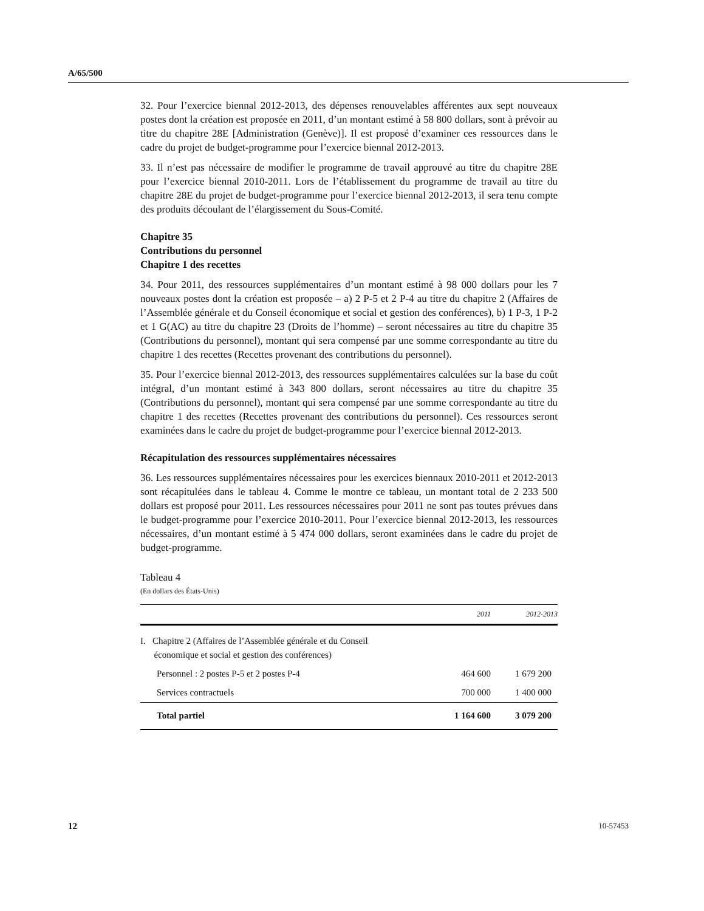A/65/500
32. Pour l’exercice biennal 2012-2013, des dépenses renouvelables afférentes aux sept nouveaux postes dont la création est proposée en 2011, d’un montant estimé à 58 800 dollars, sont à prévoir au titre du chapitre 28E [Administration (Genève)]. Il est proposé d’examiner ces ressources dans le cadre du projet de budget-programme pour l’exercice biennal 2012-2013.
33. Il n’est pas nécessaire de modifier le programme de travail approuvé au titre du chapitre 28E pour l’exercice biennal 2010-2011. Lors de l’établissement du programme de travail au titre du chapitre 28E du projet de budget-programme pour l’exercice biennal 2012-2013, il sera tenu compte des produits découlant de l’élargissement du Sous-Comité.
Chapitre 35
Contributions du personnel
Chapitre 1 des recettes
34. Pour 2011, des ressources supplémentaires d’un montant estimé à 98 000 dollars pour les 7 nouveaux postes dont la création est proposée – a) 2 P-5 et 2 P-4 au titre du chapitre 2 (Affaires de l’Assemblée générale et du Conseil économique et social et gestion des conférences), b) 1 P-3, 1 P-2 et 1 G(AC) au titre du chapitre 23 (Droits de l’homme) – seront nécessaires au titre du chapitre 35 (Contributions du personnel), montant qui sera compensé par une somme correspondante au titre du chapitre 1 des recettes (Recettes provenant des contributions du personnel).
35. Pour l’exercice biennal 2012-2013, des ressources supplémentaires calculées sur la base du coût intégral, d’un montant estimé à 343 800 dollars, seront nécessaires au titre du chapitre 35 (Contributions du personnel), montant qui sera compensé par une somme correspondante au titre du chapitre 1 des recettes (Recettes provenant des contributions du personnel). Ces ressources seront examinées dans le cadre du projet de budget-programme pour l’exercice biennal 2012-2013.
Récapitulation des ressources supplémentaires nécessaires
36. Les ressources supplémentaires nécessaires pour les exercices biennaux 2010-2011 et 2012-2013 sont récapitulées dans le tableau 4. Comme le montre ce tableau, un montant total de 2 233 500 dollars est proposé pour 2011. Les ressources nécessaires pour 2011 ne sont pas toutes prévues dans le budget-programme pour l’exercice 2010-2011. Pour l’exercice biennal 2012-2013, les ressources nécessaires, d’un montant estimé à 5 474 000 dollars, seront examinées dans le cadre du projet de budget-programme.
Tableau 4
(En dollars des États-Unis)
| | 2011 | 2012-2013 |
| --- | --- | --- |
| I. Chapitre 2 (Affaires de l’Assemblée générale et du Conseil économique et social et gestion des conférences) | | |
| Personnel : 2 postes P-5 et 2 postes P-4 | 464 600 | 1 679 200 |
| Services contractuels | 700 000 | 1 400 000 |
| Total partiel | 1 164 600 | 3 079 200 |
12 10-57453